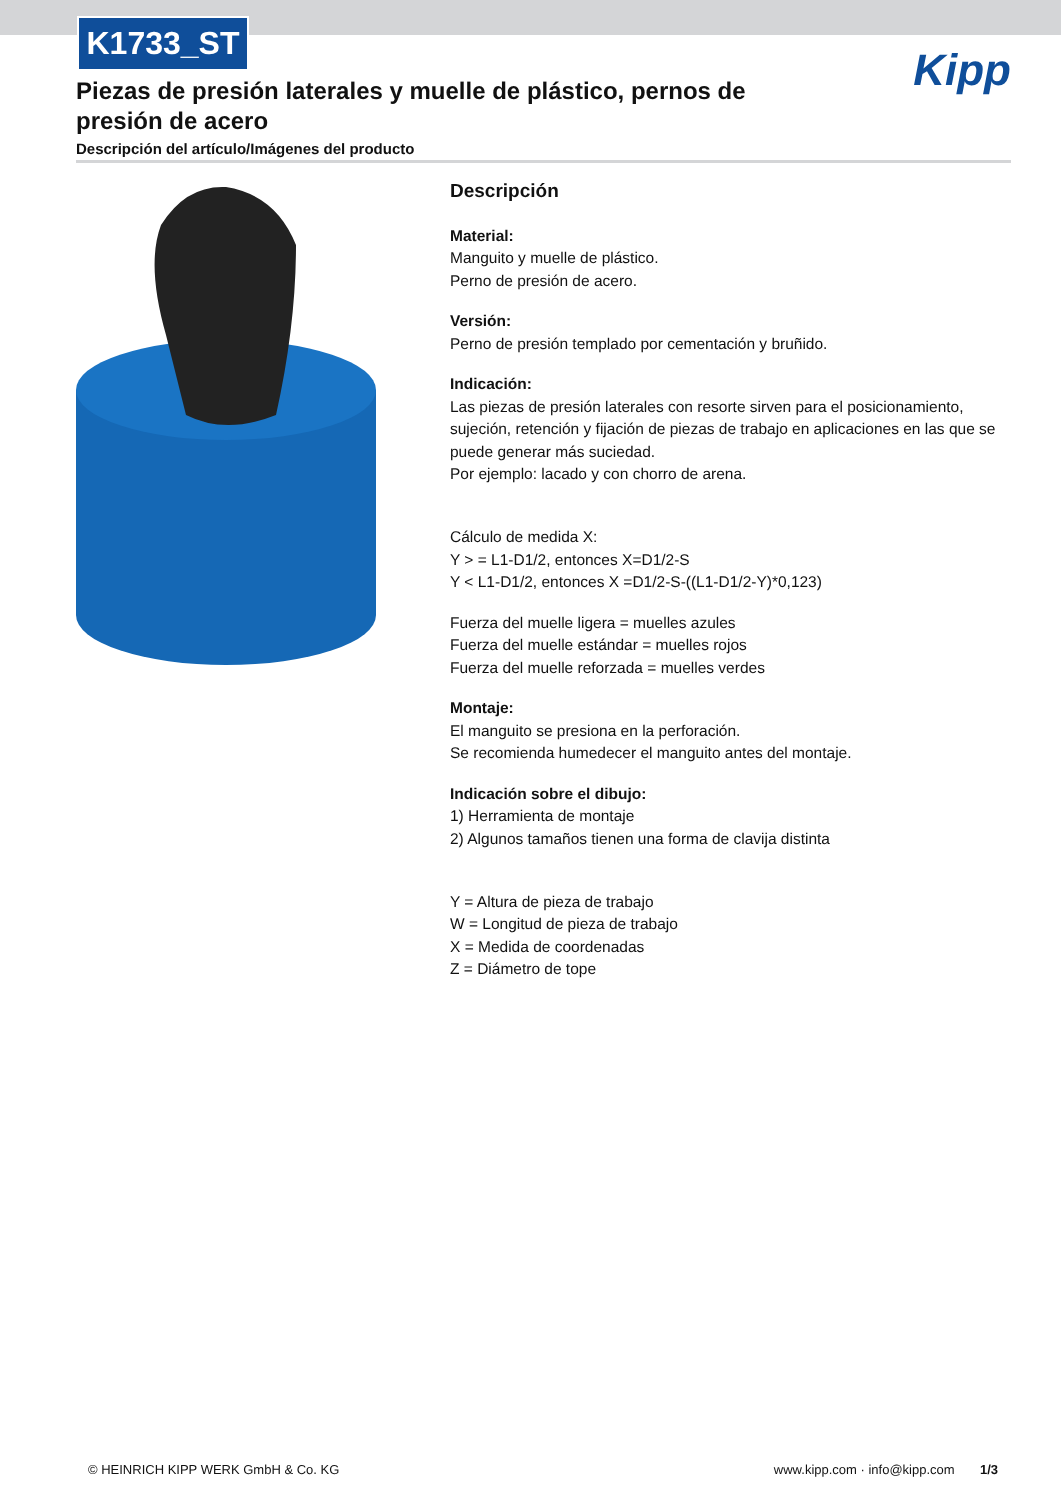K1733_ST
Kipp
Piezas de presión laterales y muelle de plástico, pernos de presión de acero
Descripción del artículo/Imágenes del producto
Descripción
Material:
Manguito y muelle de plástico.
Perno de presión de acero.
Versión:
Perno de presión templado por cementación y bruñido.
Indicación:
Las piezas de presión laterales con resorte sirven para el posicionamiento, sujeción, retención y fijación de piezas de trabajo en aplicaciones en las que se puede generar más suciedad.
Por ejemplo: lacado y con chorro de arena.
Cálculo de medida X:
Y > = L1-D1/2, entonces X=D1/2-S
Y < L1-D1/2, entonces X =D1/2-S-((L1-D1/2-Y)*0,123)
Fuerza del muelle ligera = muelles azules
Fuerza del muelle estándar = muelles rojos
Fuerza del muelle reforzada = muelles verdes
Montaje:
El manguito se presiona en la perforación.
Se recomienda humedecer el manguito antes del montaje.
Indicación sobre el dibujo:
1) Herramienta de montaje
2) Algunos tamaños tienen una forma de clavija distinta
Y = Altura de pieza de trabajo
W = Longitud de pieza de trabajo
X = Medida de coordenadas
Z = Diámetro de tope
© HEINRICH KIPP WERK GmbH & Co. KG www.kipp.com · info@kipp.com 1/3